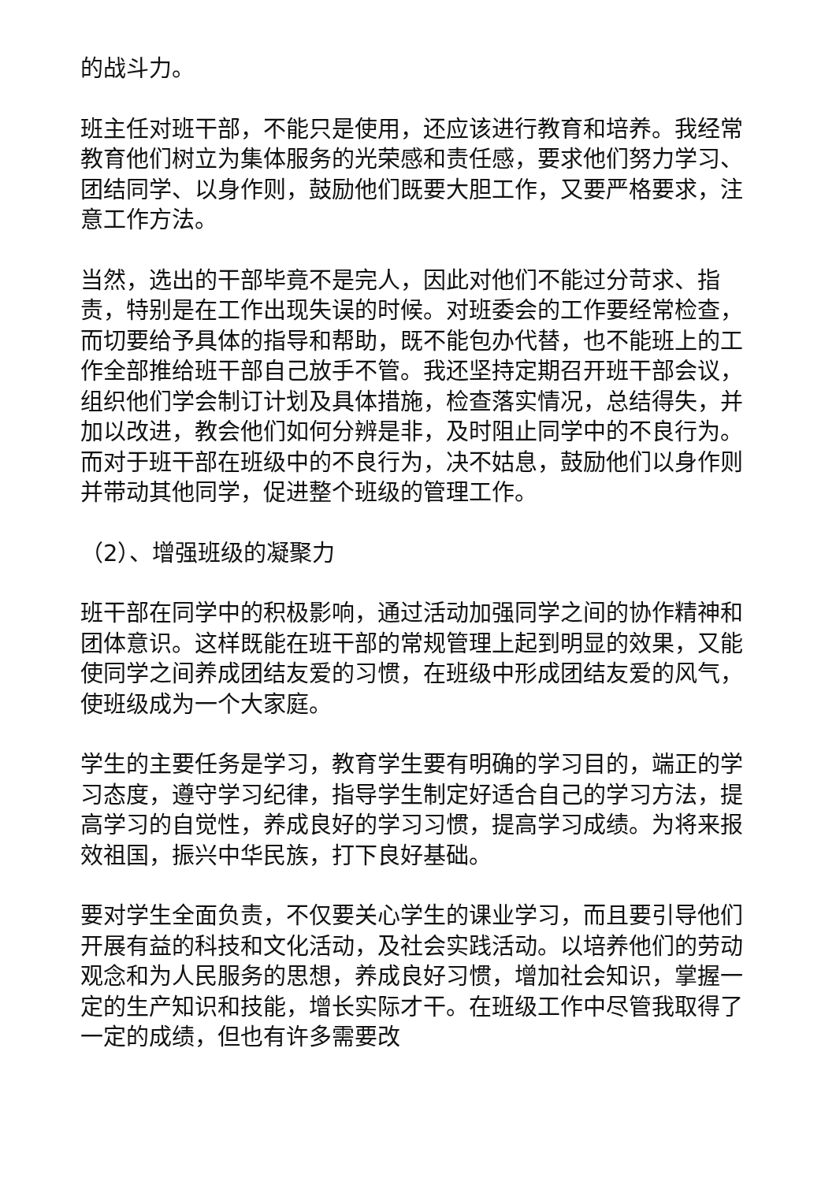的战斗力。
班主任对班干部，不能只是使用，还应该进行教育和培养。我经常教育他们树立为集体服务的光荣感和责任感，要求他们努力学习、团结同学、以身作则，鼓励他们既要大胆工作，又要严格要求，注意工作方法。
当然，选出的干部毕竟不是完人，因此对他们不能过分苛求、指责，特别是在工作出现失误的时候。对班委会的工作要经常检查，而切要给予具体的指导和帮助，既不能包办代替，也不能班上的工作全部推给班干部自己放手不管。我还坚持定期召开班干部会议，组织他们学会制订计划及具体措施，检查落实情况，总结得失，并加以改进，教会他们如何分辨是非，及时阻止同学中的不良行为。而对于班干部在班级中的不良行为，决不姑息，鼓励他们以身作则并带动其他同学，促进整个班级的管理工作。
（2）、增强班级的凝聚力
班干部在同学中的积极影响，通过活动加强同学之间的协作精神和团体意识。这样既能在班干部的常规管理上起到明显的效果，又能使同学之间养成团结友爱的习惯，在班级中形成团结友爱的风气，使班级成为一个大家庭。
学生的主要任务是学习，教育学生要有明确的学习目的，端正的学习态度，遵守学习纪律，指导学生制定好适合自己的学习方法，提高学习的自觉性，养成良好的学习习惯，提高学习成绩。为将来报效祖国，振兴中华民族，打下良好基础。
要对学生全面负责，不仅要关心学生的课业学习，而且要引导他们开展有益的科技和文化活动，及社会实践活动。以培养他们的劳动观念和为人民服务的思想，养成良好习惯，增加社会知识，掌握一定的生产知识和技能，增长实际才干。在班级工作中尽管我取得了一定的成绩，但也有许多需要改